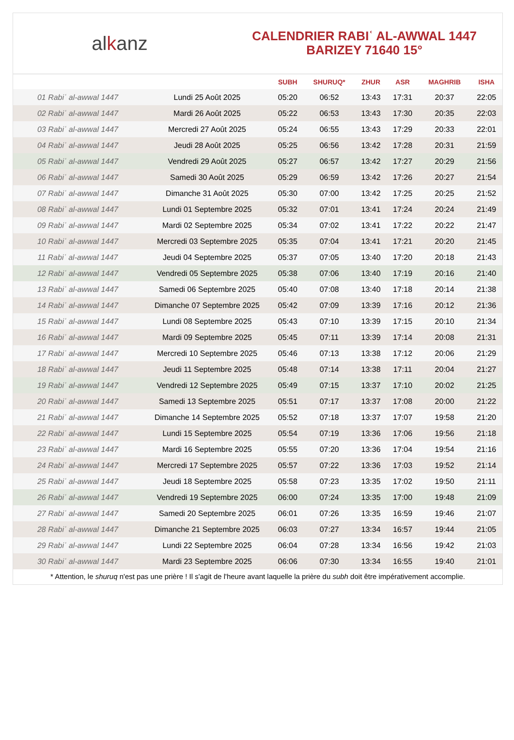alkanz
CALENDRIER RABIʿ AL-AWWAL 1447
BARIZEY 71640 15°
| | | SUBH | SHURUQ* | ZHUR | ASR | MAGHRIB | ISHA |
| --- | --- | --- | --- | --- | --- | --- | --- |
| 01 Rabiʿ al-awwal 1447 | Lundi 25 Août 2025 | 05:20 | 06:52 | 13:43 | 17:31 | 20:37 | 22:05 |
| 02 Rabiʿ al-awwal 1447 | Mardi 26 Août 2025 | 05:22 | 06:53 | 13:43 | 17:30 | 20:35 | 22:03 |
| 03 Rabiʿ al-awwal 1447 | Mercredi 27 Août 2025 | 05:24 | 06:55 | 13:43 | 17:29 | 20:33 | 22:01 |
| 04 Rabiʿ al-awwal 1447 | Jeudi 28 Août 2025 | 05:25 | 06:56 | 13:42 | 17:28 | 20:31 | 21:59 |
| 05 Rabiʿ al-awwal 1447 | Vendredi 29 Août 2025 | 05:27 | 06:57 | 13:42 | 17:27 | 20:29 | 21:56 |
| 06 Rabiʿ al-awwal 1447 | Samedi 30 Août 2025 | 05:29 | 06:59 | 13:42 | 17:26 | 20:27 | 21:54 |
| 07 Rabiʿ al-awwal 1447 | Dimanche 31 Août 2025 | 05:30 | 07:00 | 13:42 | 17:25 | 20:25 | 21:52 |
| 08 Rabiʿ al-awwal 1447 | Lundi 01 Septembre 2025 | 05:32 | 07:01 | 13:41 | 17:24 | 20:24 | 21:49 |
| 09 Rabiʿ al-awwal 1447 | Mardi 02 Septembre 2025 | 05:34 | 07:02 | 13:41 | 17:22 | 20:22 | 21:47 |
| 10 Rabiʿ al-awwal 1447 | Mercredi 03 Septembre 2025 | 05:35 | 07:04 | 13:41 | 17:21 | 20:20 | 21:45 |
| 11 Rabiʿ al-awwal 1447 | Jeudi 04 Septembre 2025 | 05:37 | 07:05 | 13:40 | 17:20 | 20:18 | 21:43 |
| 12 Rabiʿ al-awwal 1447 | Vendredi 05 Septembre 2025 | 05:38 | 07:06 | 13:40 | 17:19 | 20:16 | 21:40 |
| 13 Rabiʿ al-awwal 1447 | Samedi 06 Septembre 2025 | 05:40 | 07:08 | 13:40 | 17:18 | 20:14 | 21:38 |
| 14 Rabiʿ al-awwal 1447 | Dimanche 07 Septembre 2025 | 05:42 | 07:09 | 13:39 | 17:16 | 20:12 | 21:36 |
| 15 Rabiʿ al-awwal 1447 | Lundi 08 Septembre 2025 | 05:43 | 07:10 | 13:39 | 17:15 | 20:10 | 21:34 |
| 16 Rabiʿ al-awwal 1447 | Mardi 09 Septembre 2025 | 05:45 | 07:11 | 13:39 | 17:14 | 20:08 | 21:31 |
| 17 Rabiʿ al-awwal 1447 | Mercredi 10 Septembre 2025 | 05:46 | 07:13 | 13:38 | 17:12 | 20:06 | 21:29 |
| 18 Rabiʿ al-awwal 1447 | Jeudi 11 Septembre 2025 | 05:48 | 07:14 | 13:38 | 17:11 | 20:04 | 21:27 |
| 19 Rabiʿ al-awwal 1447 | Vendredi 12 Septembre 2025 | 05:49 | 07:15 | 13:37 | 17:10 | 20:02 | 21:25 |
| 20 Rabiʿ al-awwal 1447 | Samedi 13 Septembre 2025 | 05:51 | 07:17 | 13:37 | 17:08 | 20:00 | 21:22 |
| 21 Rabiʿ al-awwal 1447 | Dimanche 14 Septembre 2025 | 05:52 | 07:18 | 13:37 | 17:07 | 19:58 | 21:20 |
| 22 Rabiʿ al-awwal 1447 | Lundi 15 Septembre 2025 | 05:54 | 07:19 | 13:36 | 17:06 | 19:56 | 21:18 |
| 23 Rabiʿ al-awwal 1447 | Mardi 16 Septembre 2025 | 05:55 | 07:20 | 13:36 | 17:04 | 19:54 | 21:16 |
| 24 Rabiʿ al-awwal 1447 | Mercredi 17 Septembre 2025 | 05:57 | 07:22 | 13:36 | 17:03 | 19:52 | 21:14 |
| 25 Rabiʿ al-awwal 1447 | Jeudi 18 Septembre 2025 | 05:58 | 07:23 | 13:35 | 17:02 | 19:50 | 21:11 |
| 26 Rabiʿ al-awwal 1447 | Vendredi 19 Septembre 2025 | 06:00 | 07:24 | 13:35 | 17:00 | 19:48 | 21:09 |
| 27 Rabiʿ al-awwal 1447 | Samedi 20 Septembre 2025 | 06:01 | 07:26 | 13:35 | 16:59 | 19:46 | 21:07 |
| 28 Rabiʿ al-awwal 1447 | Dimanche 21 Septembre 2025 | 06:03 | 07:27 | 13:34 | 16:57 | 19:44 | 21:05 |
| 29 Rabiʿ al-awwal 1447 | Lundi 22 Septembre 2025 | 06:04 | 07:28 | 13:34 | 16:56 | 19:42 | 21:03 |
| 30 Rabiʿ al-awwal 1447 | Mardi 23 Septembre 2025 | 06:06 | 07:30 | 13:34 | 16:55 | 19:40 | 21:01 |
* Attention, le shuruq n'est pas une prière ! Il s'agit de l'heure avant laquelle la prière du subh doit être impérativement accomplie.